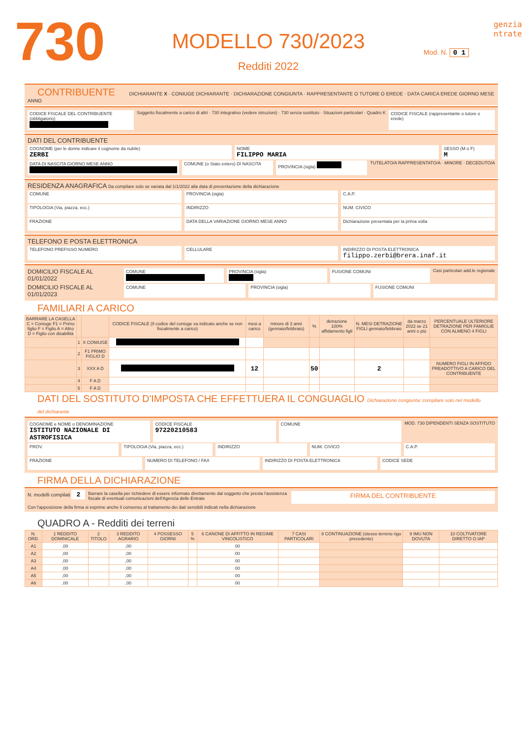730
MODELLO 730/2023
Redditi 2022
genzia
ntrate
Mod. N. 0 1
CONTRIBUENTE DICHIARANTE X · CONIUGE DICHIARANTE · DICHIARAZIONE CONGIUNTA · RAPPRESENTANTE O TUTORE O EREDE · DATA CARICA EREDE GIORNO MESE ANNO
CODICE FISCALE DEL CONTRIBUENTE (obbligatorio)
Soggetto fiscalmente a carico di altri · 730 integrativo (vedere istruzioni) · 730 senza sostituto · Situazioni particolari · Quadro K
CODICE FISCALE (rappresentante o tutore o erede)
DATI DEL CONTRIBUENTE
COGNOME (per le donne indicare il cognome da nubile)
ZERBI
NOME
FILIPPO MARIA
SESSO (M o F)
M
DATA DI NASCITA GIORNO MESE ANNO
COMUNE (o Stato estero) DI NASCITA
PROVINCIA (sigla) TUTELATO/A RAPPRESENTATO/A · MINORE · DECEDUTO/A
RESIDENZA ANAGRAFICA Da compilare solo se variata dal 1/1/2022 alla data di presentazione della dichiarazione
COMUNE PROVINCIA (sigla) C.A.P.
TIPOLOGIA (Via, piazza, ecc.) INDIRIZZO NUM. CIVICO
FRAZIONE DATA DELLA VARIAZIONE GIORNO MESE ANNO
Dichiarazione presentata per la prima volta
TELEFONO E POSTA ELETTRONICA
TELEFONO PREFISSO NUMERO CELLULARE INDIRIZZO DI POSTA ELETTRONICA
filippo.zerbi@brera.inaf.it
DOMICILIO FISCALE AL 01/01/2022
COMUNE PROVINCIA (sigla) FUSIONE COMUNI Casi particolari add.le regionale
DOMICILIO FISCALE AL 01/01/2023
COMUNE PROVINCIA (sigla) FUSIONE COMUNI
FAMILIARI A CARICO
| BARRARE LA CASELLA C = Coniuge F1 = Primo figlio F = Figlio A = Altro D = Figlio con disabilità | | | CODICE FISCALE (Il codice del coniuge va indicato anche se non fiscalmente a carico) | mesi a carico | minore di 3 anni (gennaio/febbraio) | % | detrazione 100% affidamento figli | N. MESI DETRAZIONE FIGLI gennaio/febbraio | da marzo 2022 se 21 anni o più | PERCENTUALE ULTERIORE DETRAZIONE PER FAMIGLIE CON ALMENO 4 FIGLI |
| --- | --- | --- | --- | --- | --- | --- | --- | --- | --- | --- |
| | 1 | X CONIUGE | | | | | | | | |
| | 2 | F1 PRIMO FIGLIO D | | | | | | | | |
| | 3 | XXX A D | | 12 | | 50 | | 2 | | NUMERO FIGLI IN AFFIDO PREADOTTIVO A CARICO DEL CONTRIBUENTE |
| | 4 | F A D | | | | | | | | |
| | 5 | F A D | | | | | | | | |
DATI DEL SOSTITUTO D'IMPOSTA CHE EFFETTUERA IL CONGUAGLIO Dichiarazione congiunta: compilare solo nel modello del dichiarante
COGNOME e NOME o DENOMINAZIONE
ISTITUTO NAZIONALE DI ASTROFISICA
CODICE FISCALE
97220210583
COMUNE MOD. 730 DIPENDENTI SENZA SOSTITUTO
PROV. TIPOLOGIA (Via, piazza, ecc.) INDIRIZZO NUM. CIVICO C.A.P.
FRAZIONE NUMERO DI TELEFONO / FAX INDIRIZZO DI POSTA ELETTRONICA CODICE SEDE
FIRMA DELLA DICHIARAZIONE
N. modelli compilati 2
Barrare la casella per richiedere di essere informato direttamente dal soggetto che presta l'assistenza fiscale di eventuali comunicazioni dell'Agenzia delle Entrate
FIRMA DEL CONTRIBUENTE
Con l'apposizione della firma si esprime anche il consenso al trattamento dei dati sensibili indicati nella dichiarazione
QUADRO A - Redditi dei terreni
| N. ORD. | 1 REDDITO DOMINICALE | 2 TITOLO | 3 REDDITO AGRARIO | 4 POSSESSO GIORNI | 5 % | 6 CANONE DI AFFITTO IN REGIME VINCOLISTICO | 7 CASI PARTICOLARI | 8 CONTINUAZIONE (stesso terreno rigo precedente) | 9 IMU NON DOVUTA | 10 COLTIVATORE DIRETTO O IAP |
| --- | --- | --- | --- | --- | --- | --- | --- | --- | --- | --- |
| A1 | ,00 | | ,00 | | | 00 | | | | |
| A2 | ,00 | | ,00 | | | 00 | | | | |
| A3 | ,00 | | ,00 | | | 00 | | | | |
| A4 | ,00 | | ,00 | | | 00 | | | | |
| A5 | ,00 | | ,00 | | | 00 | | | | |
| A6 | ,00 | | ,00 | | | 00 | | | | |